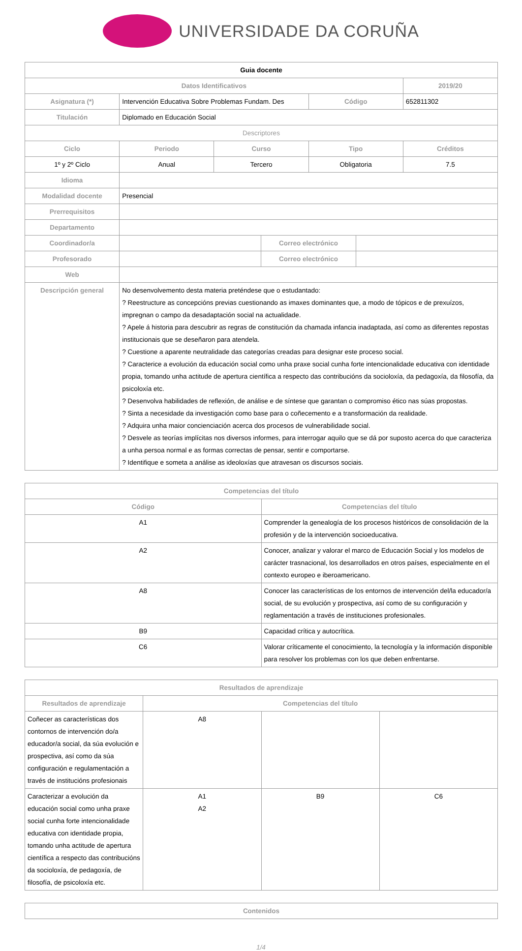UNIVERSIDADE DA CORUÑA
| Guia docente | | | | | | |
| --- | --- | --- | --- | --- | --- | --- |
| Datos Identificativos | | | | | | 2019/20 |
| Asignatura (*) | Intervención Educativa Sobre Problemas Fundam. Des | | | Código | | 652811302 |
| Titulación | Diplomado en Educación Social | | | | | |
| Descriptores | | | | | | |
| Ciclo | Periodo | Curso | | Tipo | | Créditos |
| 1º y 2º Ciclo | Anual | Tercero | | Obligatoria | | 7.5 |
| Idioma | | | | | | |
| Modalidad docente | Presencial | | | | | |
| Prerrequisitos | | | | | | |
| Departamento | | | | | | |
| Coordinador/a | | | Correo electrónico | | | |
| Profesorado | | | Correo electrónico | | | |
| Web | | | | | | |
| Descripción general | No desenvolvemento desta materia preténdese que o estudantado: ? Reestructure as concepcións previas cuestionando as imaxes dominantes que, a modo de tópicos e de prexuízos, impregnan o campo da desadaptación social na actualidade. ? Apele á historia para descubrir as regras de constitución da chamada infancia inadaptada, así como as diferentes repostas institucionais que se deseñaron para atendela. ? Cuestione a aparente neutralidade das categorías creadas para designar este proceso social. ? Caracterice a evolución da educación social como unha praxe social cunha forte intencionalidade educativa con identidade propia, tomando unha actitude de apertura científica a respecto das contribucións da socioloxía, da pedagoxía, da filosofía, da psicoloxía etc. ? Desenvolva habilidades de reflexión, de análise e de síntese que garantan o compromiso ético nas súas propostas. ? Sinta a necesidade da investigación como base para o coñecemento e a transformación da realidade. ? Adquira unha maior concienciación acerca dos procesos de vulnerabilidade social. ? Desvele as teorías implícitas nos diversos informes, para interrogar aquilo que se dá por suposto acerca do que caracteriza a unha persoa normal e as formas correctas de pensar, sentir e comportarse. ? Identifique e someta a análise as ideoloxías que atravesan os discursos sociais. | | | | | |
| Competencias del título | |
| --- | --- |
| Código | Competencias del título |
| A1 | Comprender la genealogía de los procesos históricos de consolidación de la profesión y de la intervención socioeducativa. |
| A2 | Conocer, analizar y valorar el marco de Educación Social y los modelos de carácter trasnacional, los desarrollados en otros países, especialmente en el contexto europeo e iberoamericano. |
| A8 | Conocer las características de los entornos de intervención del/la educador/a social, de su evolución y prospectiva, así como de su configuración y reglamentación a través de instituciones profesionales. |
| B9 | Capacidad crítica y autocrítica. |
| C6 | Valorar críticamente el conocimiento, la tecnología y la información disponible para resolver los problemas con los que deben enfrentarse. |
| Resultados de aprendizaje | | | |
| --- | --- | --- | --- |
| Resultados de aprendizaje | Competencias del título | | |
| Coñecer as características dos contornos de intervención do/a educador/a social, da súa evolución e prospectiva, así como da súa configuración e regulamentación a través de institucións profesionais | A8 | | |
| Caracterizar a evolución da educación social como unha praxe social cunha forte intencionalidade educativa con identidade propia, tomando unha actitude de apertura científica a respecto das contribucións da socioloxía, de pedagoxía, de filosofía, de psicoloxía etc. | A1 A2 | B9 | C6 |
| Contenidos |
| --- |
1/4